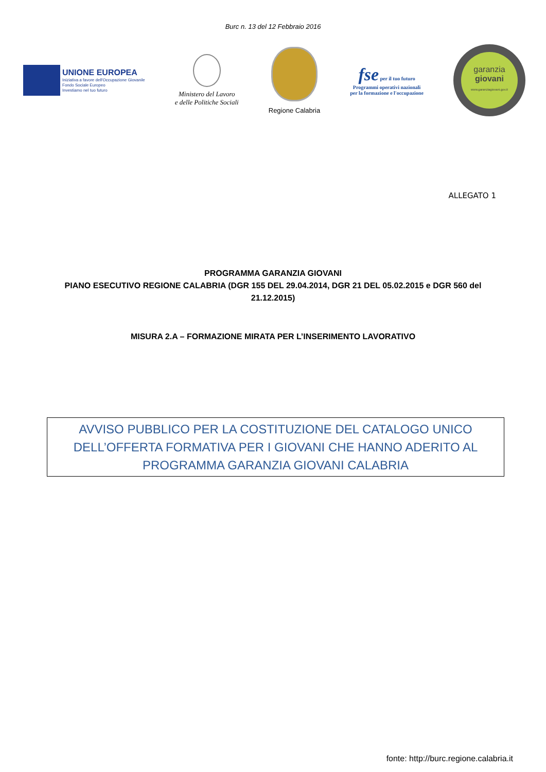Burc n. 13 del 12 Febbraio 2016
UNIONE EUROPEA
Iniziativa a favore dell'Occupazione Giovanile
Fondo Sociale Europeo
Investiamo nel tuo futuro
Ministero del Lavoro
e delle Politiche Sociali
Regione Calabria
fse per il tuo futuro
Programmi operativi nazionali
per la formazione e l'occupazione
garanzia
giovani
www.garanziagiovani.gov.it
ALLEGATO 1
PROGRAMMA GARANZIA GIOVANI
PIANO ESECUTIVO REGIONE CALABRIA (DGR 155 DEL 29.04.2014, DGR 21 DEL 05.02.2015 e DGR 560 del 21.12.2015)
MISURA 2.A – FORMAZIONE MIRATA PER L’INSERIMENTO LAVORATIVO
AVVISO PUBBLICO PER LA COSTITUZIONE DEL CATALOGO UNICO DELL’OFFERTA FORMATIVA PER I GIOVANI CHE HANNO ADERITO AL PROGRAMMA GARANZIA GIOVANI CALABRIA
fonte: http://burc.regione.calabria.it